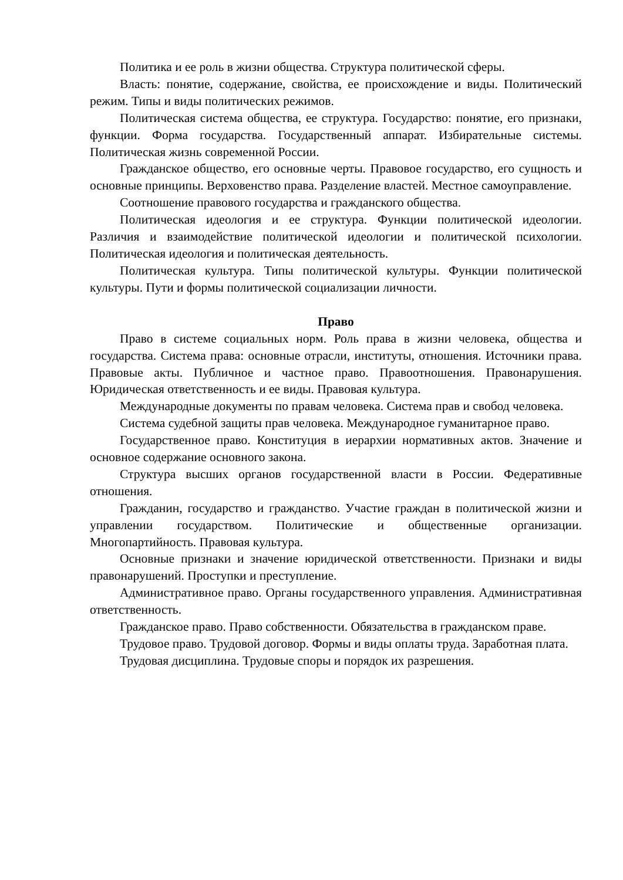Политика и ее роль в жизни общества. Структура политической сферы.
Власть: понятие, содержание, свойства, ее происхождение и виды. Политический режим. Типы и виды политических режимов.
Политическая система общества, ее структура. Государство: понятие, его признаки, функции. Форма государства. Государственный аппарат. Избирательные системы. Политическая жизнь современной России.
Гражданское общество, его основные черты. Правовое государство, его сущность и основные принципы. Верховенство права. Разделение властей. Местное самоуправление.
Соотношение правового государства и гражданского общества.
Политическая идеология и ее структура. Функции политической идеологии. Различия и взаимодействие политической идеологии и политической психологии. Политическая идеология и политическая деятельность.
Политическая культура. Типы политической культуры. Функции политической культуры. Пути и формы политической социализации личности.
Право
Право в системе социальных норм. Роль права в жизни человека, общества и государства. Система права: основные отрасли, институты, отношения. Источники права. Правовые акты. Публичное и частное право. Правоотношения. Правонарушения. Юридическая ответственность и ее виды. Правовая культура.
Международные документы по правам человека. Система прав и свобод человека.
Система судебной защиты прав человека. Международное гуманитарное право.
Государственное право. Конституция в иерархии нормативных актов. Значение и основное содержание основного закона.
Структура высших органов государственной власти в России. Федеративные отношения.
Гражданин, государство и гражданство. Участие граждан в политической жизни и управлении государством. Политические и общественные организации. Многопартийность. Правовая культура.
Основные признаки и значение юридической ответственности. Признаки и виды правонарушений. Проступки и преступление.
Административное право. Органы государственного управления. Административная ответственность.
Гражданское право. Право собственности. Обязательства в гражданском праве.
Трудовое право. Трудовой договор. Формы и виды оплаты труда. Заработная плата.
Трудовая дисциплина. Трудовые споры и порядок их разрешения.